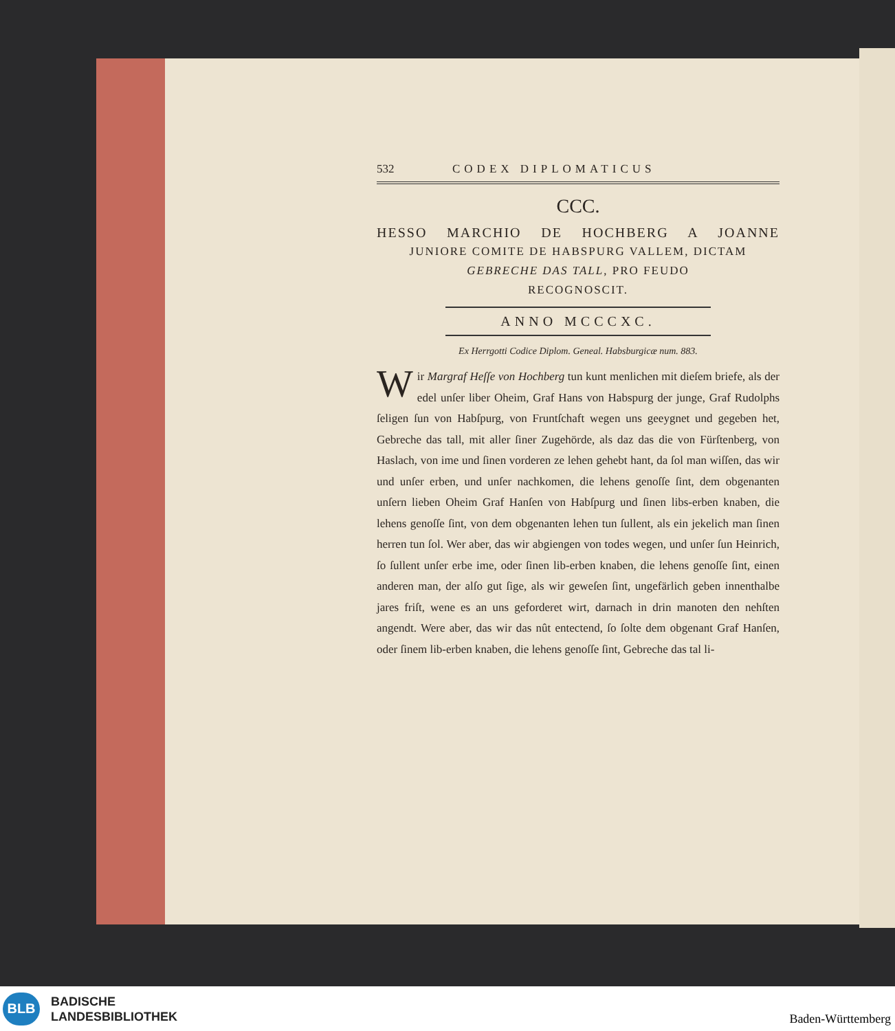532 CODEX DIPLOMATICUS
CCC.
HESSO MARCHIO DE HOCHBERG A JOANNE
JUNIORE COMITE DE HABSPURG VALLEM, DICTAM
GEBRECHE DAS TALL, PRO FEUDO
RECOGNOSCIT.
ANNO MCCCXC.
Ex Herrgotti Codice Diplom. Geneal. Habsburgicæ num. 883.
Wir Margraf Heſſe von Hochberg tun kunt menlichen mit dieſem briefe, als der edel unſer liber Oheim, Graf Hans von Habspurg der junge, Graf Rudolphs ſeligen ſun von Habſpurg, von Fruntſchaft wegen uns geeygnet und gegeben het, Gebreche das tall, mit aller ſiner Zugehörde, als daz das die von Fürſtenberg, von Haslach, von ime und ſinen vorderen ze lehen gehebt hant, da ſol man wiſſen, das wir und unſer erben, und unſer nachkomen, die lehens genoſſe ſint, dem obgenanten unſern lieben Oheim Graf Hanſen von Habſpurg und ſinen libs-erben knaben, die lehens genoſſe ſint, von dem obgenanten lehen tun ſullent, als ein jekelich man ſinen herren tun ſol. Wer aber, das wir abgiengen von todes wegen, und unſer ſun Heinrich, ſo ſullent unſer erbe ime, oder ſinen lib-erben knaben, die lehens genoſſe ſint, einen anderen man, der alſo gut ſige, als wir geweſen ſint, ungefärlich geben innenthalbe jares friſt, wene es an uns geforderet wirt, darnach in drin manoten den nehſten angendt. Were aber, das wir das nût entectend, ſo ſolte dem obgenant Graf Hanſen, oder ſinem lib-erben knaben, die lehens genoſſe ſint, Gebreche das tal li-
BLB
BADISCHE
LANDESBIBLIOTHEK
Baden-Württemberg